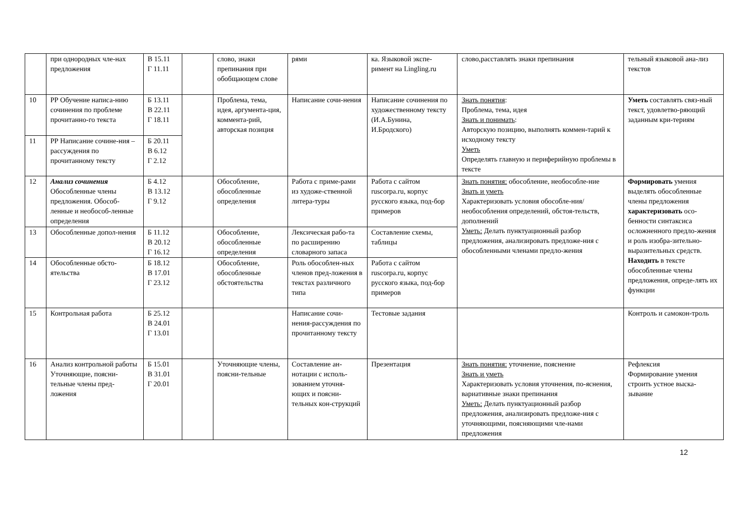| | при однородных чле-нах предложения | В 15.11 Г 11.11 | | слово, знаки препинания при обобщающем слове | рями | ка. Языковой экспе-римент на Lingling.ru | слово,расставлять знаки препинания | тельный языковой ана-лиз текстов |
| 10 | РР Обучение написа-нию сочинения по проблеме прочитанно-го текста | Б 13.11 В 22.11 Г 18.11 | | Проблема, тема, идея, аргумента-ция, коммента-рий, авторская позиция | Написание сочи-нения | Написание сочинения по художественному тексту (И.А.Бунина, И.Бродского) | Знать понятия : Проблема, тема, идея Знать и понимать : Авторскую позицию, выполнять коммен-тарий к исходному тексту Уметь Определять главную и периферийную проблемы в тексте | Уметь составлять связ-ный текст, удовлетво-ряющий заданным кри-териям |
| 11 | РР Написание сочине-ния –рассуждения по прочитанному тексту | Б 20.11 В 6.12 Г 2.12 | | | | | | |
| 12 | Анализ сочинения Обособленные члены предложения. Обособ-ленные и необособ-ленные определения | Б 4.12 В 13.12 Г 9.12 | | Обособление, обособленные определения | Работа с приме-рами из художе-ственной литера-туры | Работа с сайтом ruscorpa.ru, корпус русского языка, под-бор примеров | Знать понятия: обособление, необособле-ние Знать и уметь Характеризовать условия обособле-ния/необособления определений, обстоя-тельств, дополнений Уметь: Делать пунктуационный разбор предложения, анализировать предложе-ния с обособленными членами предло-жения | Формировать умения выделять обособленные члены предложения характеризовать осо-бенности синтаксиса осложненного предло-жения и роль изобра-зительно-выразительных средств. Находить в тексте обособленные члены предложения, опреде-лять их функции |
| 13 | Обособленные допол-нения | Б 11.12 В 20.12 Г 16.12 | | Обособление, обособленные определения | Лексическая рабо-та по расширению словарного запаса | Составление схемы, таблицы | | |
| 14 | Обособленные обсто-ятельства | Б 18.12 В 17.01 Г 23.12 | | Обособление, обособленные обстоятельства | Роль обособлен-ных членов пред-ложения в текстах различного типа | Работа с сайтом ruscorpa.ru, корпус русского языка, под-бор примеров | | |
| 15 | Контрольная работа | Б 25.12 В 24.01 Г 13.01 | | | Написание сочи-нения-рассуждения по прочитанному тексту | Тестовые задания | | Контроль и самокон-троль |
| 16 | Анализ контрольной работы Уточняющие, поясни-тельные члены пред-ложения | Б 15.01 В 31.01 Г 20.01 | | Уточняющие члены, поясни-тельные | Составление ан-нотации с исполь-зованием уточня-ющих и поясни-тельных кон-струкций | Презентация | Знать понятия: уточнение, пояснение Знать и уметь Характеризовать условия уточнения, по-яснения, вариативные знаки препинания Уметь: Делать пунктуационный разбор предложения, анализировать предложе-ния с уточняющими, поясняющими чле-нами предложения | Рефлексия Формирование умения строить устное выска-зывание |
12